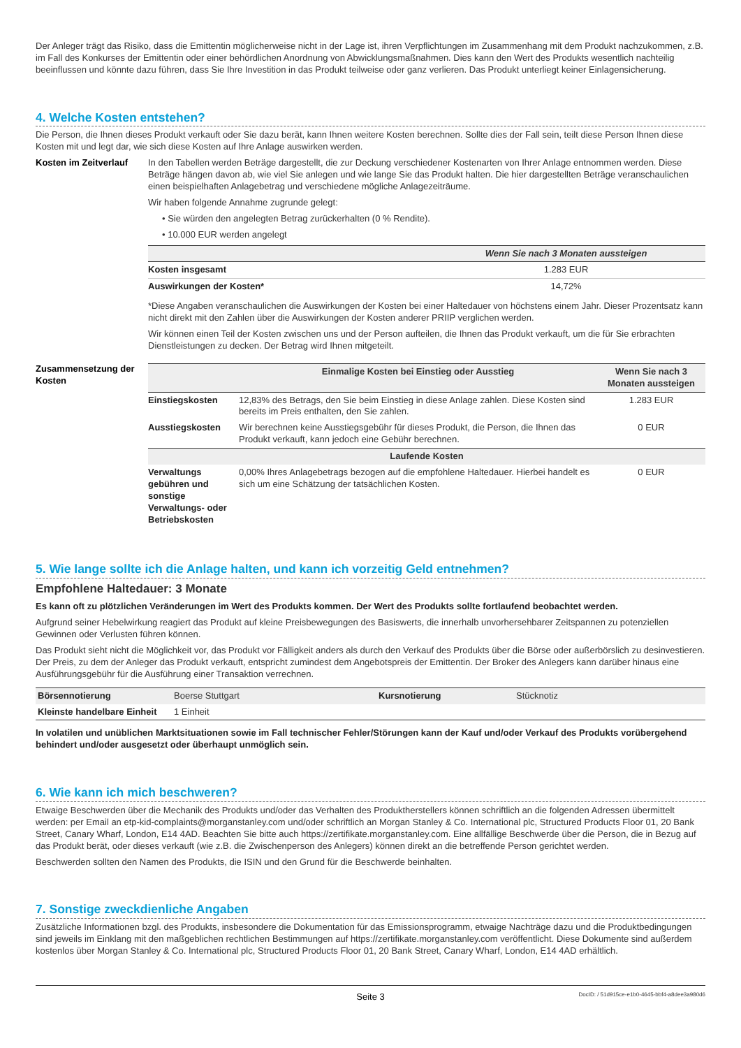Der Anleger trägt das Risiko, dass die Emittentin möglicherweise nicht in der Lage ist, ihren Verpflichtungen im Zusammenhang mit dem Produkt nachzukommen, z.B. im Fall des Konkurses der Emittentin oder einer behördlichen Anordnung von Abwicklungsmaßnahmen. Dies kann den Wert des Produkts wesentlich nachteilig beeinflussen und könnte dazu führen, dass Sie Ihre Investition in das Produkt teilweise oder ganz verlieren. Das Produkt unterliegt keiner Einlagensicherung.
4. Welche Kosten entstehen?
Die Person, die Ihnen dieses Produkt verkauft oder Sie dazu berät, kann Ihnen weitere Kosten berechnen. Sollte dies der Fall sein, teilt diese Person Ihnen diese Kosten mit und legt dar, wie sich diese Kosten auf Ihre Anlage auswirken werden.
Kosten im Zeitverlauf
In den Tabellen werden Beträge dargestellt, die zur Deckung verschiedener Kostenarten von Ihrer Anlage entnommen werden. Diese Beträge hängen davon ab, wie viel Sie anlegen und wie lange Sie das Produkt halten. Die hier dargestellten Beträge veranschaulichen einen beispielhaften Anlagebetrag und verschiedene mögliche Anlagezeiträume.
Wir haben folgende Annahme zugrunde gelegt:
• Sie würden den angelegten Betrag zurückerhalten (0 % Rendite).
• 10.000 EUR werden angelegt
| | Wenn Sie nach 3 Monaten aussteigen |
| --- | --- |
| Kosten insgesamt | 1.283 EUR |
| Auswirkungen der Kosten* | 14,72% |
*Diese Angaben veranschaulichen die Auswirkungen der Kosten bei einer Haltedauer von höchstens einem Jahr. Dieser Prozentsatz kann nicht direkt mit den Zahlen über die Auswirkungen der Kosten anderer PRIIP verglichen werden.
Wir können einen Teil der Kosten zwischen uns und der Person aufteilen, die Ihnen das Produkt verkauft, um die für Sie erbrachten Dienstleistungen zu decken. Der Betrag wird Ihnen mitgeteilt.
Zusammensetzung der Kosten
| | Einmalige Kosten bei Einstieg oder Ausstieg | Wenn Sie nach 3 Monaten aussteigen |
| --- | --- | --- |
| Einstiegskosten | 12,83% des Betrags, den Sie beim Einstieg in diese Anlage zahlen. Diese Kosten sind bereits im Preis enthalten, den Sie zahlen. | 1.283 EUR |
| Ausstiegskosten | Wir berechnen keine Ausstiegsgebühr für dieses Produkt, die Person, die Ihnen das Produkt verkauft, kann jedoch eine Gebühr berechnen. | 0 EUR |
| Laufende Kosten | | |
| Verwaltungs gebühren und sonstige Verwaltungs- oder Betriebskosten | 0,00% Ihres Anlagebetrags bezogen auf die empfohlene Haltedauer. Hierbei handelt es sich um eine Schätzung der tatsächlichen Kosten. | 0 EUR |
5. Wie lange sollte ich die Anlage halten, und kann ich vorzeitig Geld entnehmen?
Empfohlene Haltedauer: 3 Monate
Es kann oft zu plötzlichen Veränderungen im Wert des Produkts kommen. Der Wert des Produkts sollte fortlaufend beobachtet werden.
Aufgrund seiner Hebelwirkung reagiert das Produkt auf kleine Preisbewegungen des Basiswerts, die innerhalb unvorhersehbarer Zeitspannen zu potenziellen Gewinnen oder Verlusten führen können.
Das Produkt sieht nicht die Möglichkeit vor, das Produkt vor Fälligkeit anders als durch den Verkauf des Produkts über die Börse oder außerbörslich zu desinvestieren. Der Preis, zu dem der Anleger das Produkt verkauft, entspricht zumindest dem Angebotspreis der Emittentin. Der Broker des Anlegers kann darüber hinaus eine Ausführungsgebühr für die Ausführung einer Transaktion verrechnen.
| Börsennotierung | Boerse Stuttgart | Kursnotierung | Stücknotiz |
| Kleinste handelbare Einheit | 1 Einheit | | |
In volatilen und unüblichen Marktsituationen sowie im Fall technischer Fehler/Störungen kann der Kauf und/oder Verkauf des Produkts vorübergehend behindert und/oder ausgesetzt oder überhaupt unmöglich sein.
6. Wie kann ich mich beschweren?
Etwaige Beschwerden über die Mechanik des Produkts und/oder das Verhalten des Produktherstellers können schriftlich an die folgenden Adressen übermittelt werden: per Email an etp-kid-complaints@morganstanley.com und/oder schriftlich an Morgan Stanley & Co. International plc, Structured Products Floor 01, 20 Bank Street, Canary Wharf, London, E14 4AD. Beachten Sie bitte auch https://zertifikate.morganstanley.com. Eine allfällige Beschwerde über die Person, die in Bezug auf das Produkt berät, oder dieses verkauft (wie z.B. die Zwischenperson des Anlegers) können direkt an die betreffende Person gerichtet werden.
Beschwerden sollten den Namen des Produkts, die ISIN und den Grund für die Beschwerde beinhalten.
7. Sonstige zweckdienliche Angaben
Zusätzliche Informationen bzgl. des Produkts, insbesondere die Dokumentation für das Emissionsprogramm, etwaige Nachträge dazu und die Produktbedingungen sind jeweils im Einklang mit den maßgeblichen rechtlichen Bestimmungen auf https://zertifikate.morganstanley.com veröffentlicht. Diese Dokumente sind außerdem kostenlos über Morgan Stanley & Co. International plc, Structured Products Floor 01, 20 Bank Street, Canary Wharf, London, E14 4AD erhältlich.
Seite 3 DocID: / 51d915ce-e1b0-4645-bbf4-a8dee3a980d6